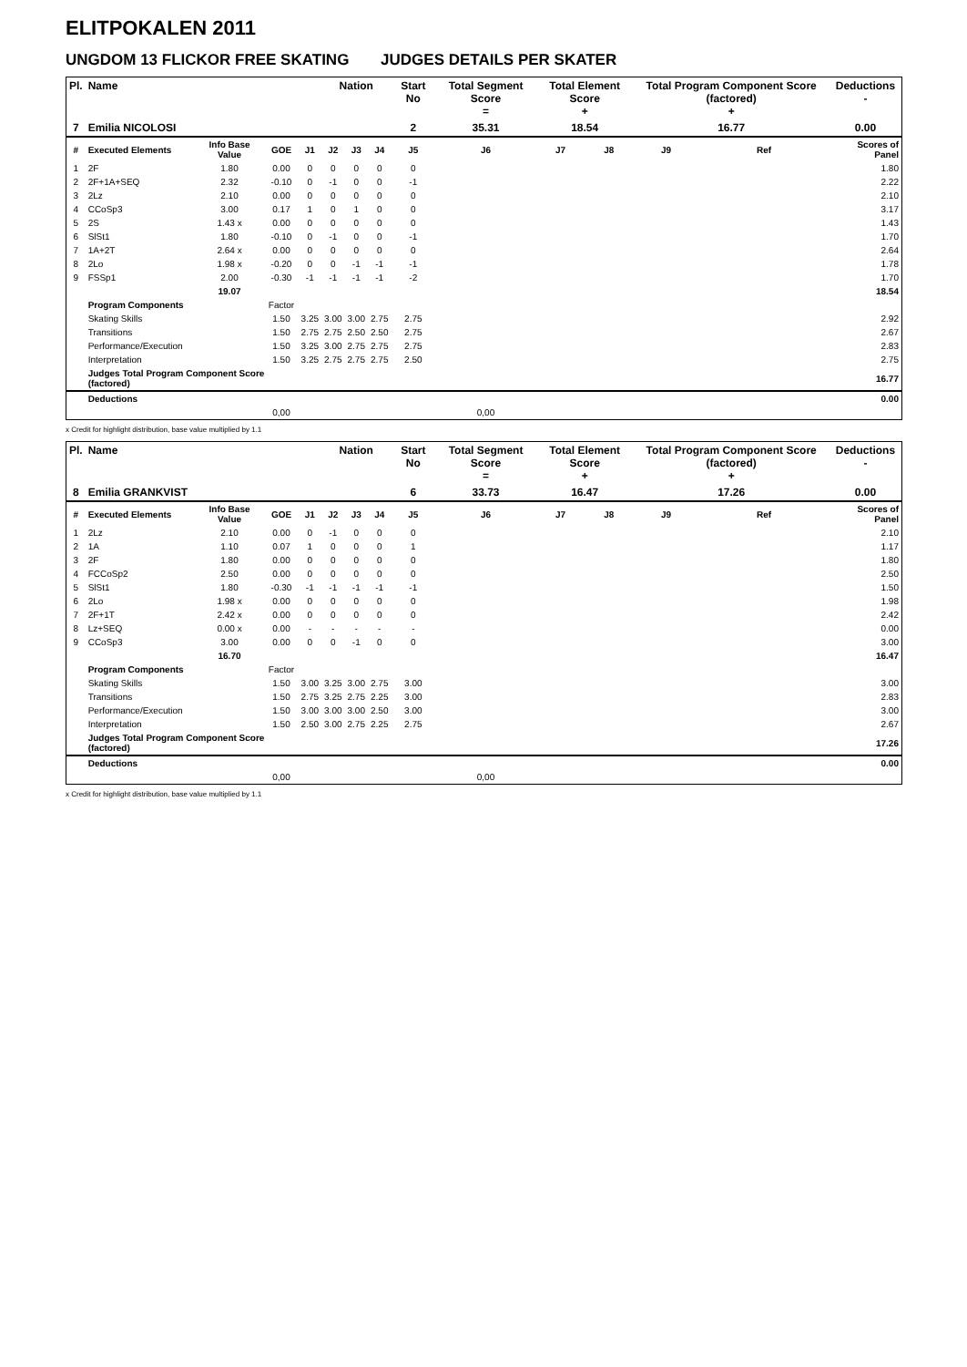ELITPOKALEN 2011
UNGDOM 13 FLICKOR FREE SKATING JUDGES DETAILS PER SKATER
| Pl. | Name | | | | Nation | | | Start No | Total Segment Score = | Total Element Score + | | Total Program Component Score (factored) + | | | | Deductions - |
| --- | --- | --- | --- | --- | --- | --- | --- | --- | --- | --- | --- | --- | --- | --- | --- | --- |
| 7 | Emilia NICOLOSI | | | | | | | 2 | 35.31 | 18.54 | | 16.77 | | | | 0.00 |
| # | Executed Elements | Info Base Value | GOE | J1 | J2 | J3 | J4 | J5 | J6 | J7 | J8 | J9 | | Ref | | Scores of Panel |
| 1 | 2F | 1.80 | 0.00 | 0 | 0 | 0 | 0 | 0 | | | | | | | | 1.80 |
| 2 | 2F+1A+SEQ | 2.32 | -0.10 | 0 | -1 | 0 | 0 | -1 | | | | | | | | 2.22 |
| 3 | 2Lz | 2.10 | 0.00 | 0 | 0 | 0 | 0 | 0 | | | | | | | | 2.10 |
| 4 | CCoSp3 | 3.00 | 0.17 | 1 | 0 | 1 | 0 | 0 | | | | | | | | 3.17 |
| 5 | 2S | 1.43 x | 0.00 | 0 | 0 | 0 | 0 | 0 | | | | | | | | 1.43 |
| 6 | SlSt1 | 1.80 | -0.10 | 0 | -1 | 0 | 0 | -1 | | | | | | | | 1.70 |
| 7 | 1A+2T | 2.64 x | 0.00 | 0 | 0 | 0 | 0 | 0 | | | | | | | | 2.64 |
| 8 | 2Lo | 1.98 x | -0.20 | 0 | 0 | -1 | -1 | -1 | | | | | | | | 1.78 |
| 9 | FSSp1 | 2.00 | -0.30 | -1 | -1 | -1 | -1 | -2 | | | | | | | | 1.70 |
| | | 19.07 | | | | | | | | | | | | | | 18.54 |
| | Program Components | | Factor | | | | | | | | | | | | | |
| | Skating Skills | | 1.50 | 3.25 | 3.00 | 3.00 | 2.75 | 2.75 | | | | | | | | 2.92 |
| | Transitions | | 1.50 | 2.75 | 2.75 | 2.50 | 2.50 | 2.75 | | | | | | | | 2.67 |
| | Performance/Execution | | 1.50 | 3.25 | 3.00 | 2.75 | 2.75 | 2.75 | | | | | | | | 2.83 |
| | Interpretation | | 1.50 | 3.25 | 2.75 | 2.75 | 2.75 | 2.50 | | | | | | | | 2.75 |
| | Judges Total Program Component Score (factored) | | | | | | | | | | | | | | | 16.77 |
| | Deductions | | | | | | | | | | | | | | | 0.00 |
| | | | 0,00 | | | | | | 0,00 | | | | | | | |
x Credit for highlight distribution, base value multiplied by 1.1
| Pl. | Name | | | | Nation | | | Start No | Total Segment Score = | Total Element Score + | | Total Program Component Score (factored) + | | | | Deductions - |
| --- | --- | --- | --- | --- | --- | --- | --- | --- | --- | --- | --- | --- | --- | --- | --- | --- |
| 8 | Emilia GRANKVIST | | | | | | | 6 | 33.73 | 16.47 | | 17.26 | | | | 0.00 |
| # | Executed Elements | Info Base Value | GOE | J1 | J2 | J3 | J4 | J5 | J6 | J7 | J8 | J9 | | Ref | | Scores of Panel |
| 1 | 2Lz | 2.10 | 0.00 | 0 | -1 | 0 | 0 | 0 | | | | | | | | 2.10 |
| 2 | 1A | 1.10 | 0.07 | 1 | 0 | 0 | 0 | 1 | | | | | | | | 1.17 |
| 3 | 2F | 1.80 | 0.00 | 0 | 0 | 0 | 0 | 0 | | | | | | | | 1.80 |
| 4 | FCCoSp2 | 2.50 | 0.00 | 0 | 0 | 0 | 0 | 0 | | | | | | | | 2.50 |
| 5 | SlSt1 | 1.80 | -0.30 | -1 | -1 | -1 | -1 | -1 | | | | | | | | 1.50 |
| 6 | 2Lo | 1.98 x | 0.00 | 0 | 0 | 0 | 0 | 0 | | | | | | | | 1.98 |
| 7 | 2F+1T | 2.42 x | 0.00 | 0 | 0 | 0 | 0 | 0 | | | | | | | | 2.42 |
| 8 | Lz+SEQ | 0.00 x | 0.00 | - | - | - | - | - | | | | | | | | 0.00 |
| 9 | CCoSp3 | 3.00 | 0.00 | 0 | 0 | -1 | 0 | 0 | | | | | | | | 3.00 |
| | | 16.70 | | | | | | | | | | | | | | 16.47 |
| | Program Components | | Factor | | | | | | | | | | | | | |
| | Skating Skills | | 1.50 | 3.00 | 3.25 | 3.00 | 2.75 | 3.00 | | | | | | | | 3.00 |
| | Transitions | | 1.50 | 2.75 | 3.25 | 2.75 | 2.25 | 3.00 | | | | | | | | 2.83 |
| | Performance/Execution | | 1.50 | 3.00 | 3.00 | 3.00 | 2.50 | 3.00 | | | | | | | | 3.00 |
| | Interpretation | | 1.50 | 2.50 | 3.00 | 2.75 | 2.25 | 2.75 | | | | | | | | 2.67 |
| | Judges Total Program Component Score (factored) | | | | | | | | | | | | | | | 17.26 |
| | Deductions | | | | | | | | | | | | | | | 0.00 |
| | | | 0,00 | | | | | | 0,00 | | | | | | | |
x Credit for highlight distribution, base value multiplied by 1.1